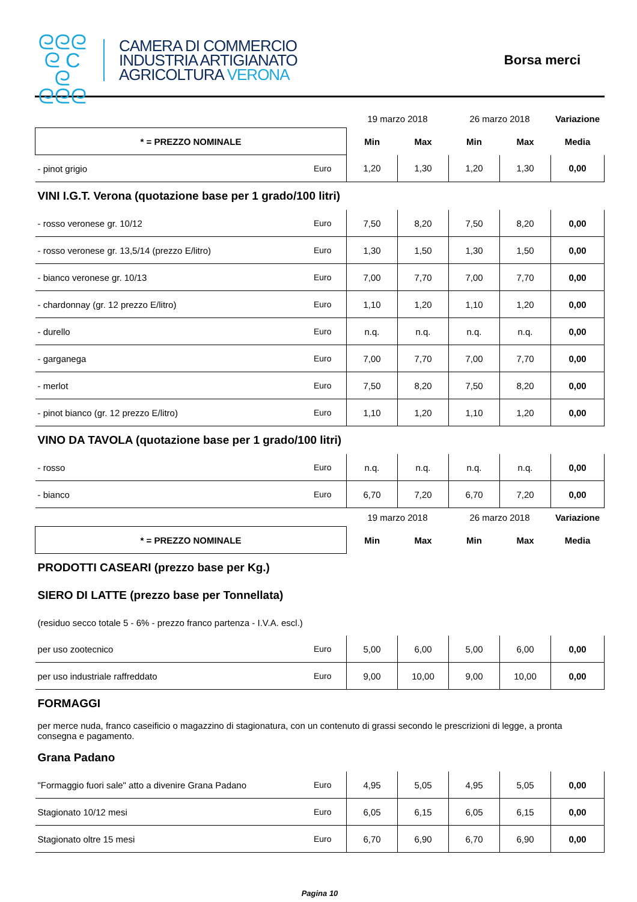ᘓᘓᘓ
ᘓ C ᘓ
ᘓᘓᘓ
CAMERA DI COMMERCIO
INDUSTRIA ARTIGIANATO
AGRICOLTURA VERONA
Borsa merci
| | | 19 marzo 2018 | | 26 marzo 2018 | | Variazione |
| * = PREZZO NOMINALE | | Min | Max | Min | Max | Media |
| - pinot grigio | Euro | 1,20 | 1,30 | 1,20 | 1,30 | 0,00 |
| VINI I.G.T. Verona (quotazione base per 1 grado/100 litri) | | | | | | |
| - rosso veronese gr. 10/12 | Euro | 7,50 | 8,20 | 7,50 | 8,20 | 0,00 |
| - rosso veronese gr. 13,5/14 (prezzo E/litro) | Euro | 1,30 | 1,50 | 1,30 | 1,50 | 0,00 |
| - bianco veronese gr. 10/13 | Euro | 7,00 | 7,70 | 7,00 | 7,70 | 0,00 |
| - chardonnay (gr. 12 prezzo E/litro) | Euro | 1,10 | 1,20 | 1,10 | 1,20 | 0,00 |
| - durello | Euro | n.q. | n.q. | n.q. | n.q. | 0,00 |
| - garganega | Euro | 7,00 | 7,70 | 7,00 | 7,70 | 0,00 |
| - merlot | Euro | 7,50 | 8,20 | 7,50 | 8,20 | 0,00 |
| - pinot bianco (gr. 12 prezzo E/litro) | Euro | 1,10 | 1,20 | 1,10 | 1,20 | 0,00 |
| VINO DA TAVOLA (quotazione base per 1 grado/100 litri) | | | | | | |
| - rosso | Euro | n.q. | n.q. | n.q. | n.q. | 0,00 |
| - bianco | Euro | 6,70 | 7,20 | 6,70 | 7,20 | 0,00 |
| | | 19 marzo 2018 | | 26 marzo 2018 | | Variazione |
| * = PREZZO NOMINALE | | Min | Max | Min | Max | Media |
| PRODOTTI CASEARI (prezzo base per Kg.) | | | | | | |
| SIERO DI LATTE (prezzo base per Tonnellata) | | | | | | |
| (residuo secco totale 5 - 6% - prezzo franco partenza - I.V.A. escl.) | | | | | | |
| per uso zootecnico | Euro | 5,00 | 6,00 | 5,00 | 6,00 | 0,00 |
| per uso industriale raffreddato | Euro | 9,00 | 10,00 | 9,00 | 10,00 | 0,00 |
| FORMAGGI | | | | | | |
| per merce nuda, franco caseificio o magazzino di stagionatura, con un contenuto di grassi secondo le prescrizioni di legge, a pronta consegna e pagamento. | | | | | | |
| Grana Padano | | | | | | |
| "Formaggio fuori sale" atto a divenire Grana Padano | Euro | 4,95 | 5,05 | 4,95 | 5,05 | 0,00 |
| Stagionato 10/12 mesi | Euro | 6,05 | 6,15 | 6,05 | 6,15 | 0,00 |
| Stagionato oltre 15 mesi | Euro | 6,70 | 6,90 | 6,70 | 6,90 | 0,00 |
Pagina 10